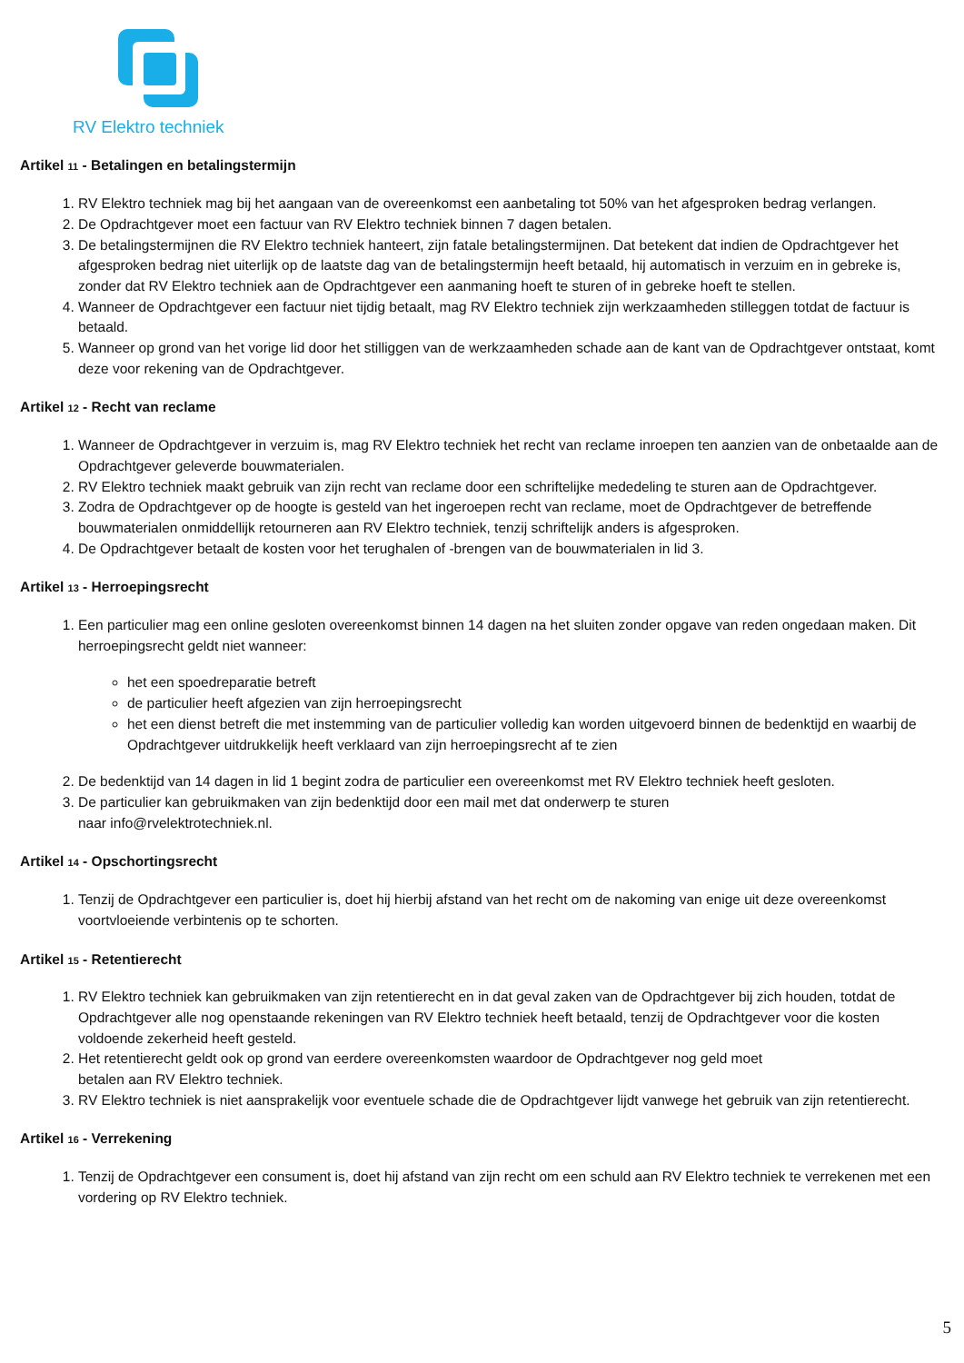RV Elektro techniek
Artikel 11 - Betalingen en betalingstermijn
1. RV Elektro techniek mag bij het aangaan van de overeenkomst een aanbetaling tot 50% van het afgesproken bedrag verlangen.
2. De Opdrachtgever moet een factuur van RV Elektro techniek binnen 7 dagen betalen.
3. De betalingstermijnen die RV Elektro techniek hanteert, zijn fatale betalingstermijnen. Dat betekent dat indien de Opdrachtgever het afgesproken bedrag niet uiterlijk op de laatste dag van de betalingstermijn heeft betaald, hij automatisch in verzuim en in gebreke is, zonder dat RV Elektro techniek aan de Opdrachtgever een aanmaning hoeft te sturen of in gebreke hoeft te stellen.
4. Wanneer de Opdrachtgever een factuur niet tijdig betaalt, mag RV Elektro techniek zijn werkzaamheden stilleggen totdat de factuur is betaald.
5. Wanneer op grond van het vorige lid door het stilliggen van de werkzaamheden schade aan de kant van de Opdrachtgever ontstaat, komt deze voor rekening van de Opdrachtgever.
Artikel 12 - Recht van reclame
1. Wanneer de Opdrachtgever in verzuim is, mag RV Elektro techniek het recht van reclame inroepen ten aanzien van de onbetaalde aan de Opdrachtgever geleverde bouwmaterialen.
2. RV Elektro techniek maakt gebruik van zijn recht van reclame door een schriftelijke mededeling te sturen aan de Opdrachtgever.
3. Zodra de Opdrachtgever op de hoogte is gesteld van het ingeroepen recht van reclame, moet de Opdrachtgever de betreffende bouwmaterialen onmiddellijk retourneren aan RV Elektro techniek, tenzij schriftelijk anders is afgesproken.
4. De Opdrachtgever betaalt de kosten voor het terughalen of -brengen van de bouwmaterialen in lid 3.
Artikel 13 - Herroepingsrecht
1. Een particulier mag een online gesloten overeenkomst binnen 14 dagen na het sluiten zonder opgave van reden ongedaan maken. Dit herroepingsrecht geldt niet wanneer:
het een spoedreparatie betreft
de particulier heeft afgezien van zijn herroepingsrecht
het een dienst betreft die met instemming van de particulier volledig kan worden uitgevoerd binnen de bedenktijd en waarbij de Opdrachtgever uitdrukkelijk heeft verklaard van zijn herroepingsrecht af te zien
2. De bedenktijd van 14 dagen in lid 1 begint zodra de particulier een overeenkomst met RV Elektro techniek heeft gesloten.
3. De particulier kan gebruikmaken van zijn bedenktijd door een mail met dat onderwerp te sturen
naar info@rvelektrotechniek.nl.
Artikel 14 - Opschortingsrecht
1. Tenzij de Opdrachtgever een particulier is, doet hij hierbij afstand van het recht om de nakoming van enige uit deze overeenkomst voortvloeiende verbintenis op te schorten.
Artikel 15 - Retentierecht
1. RV Elektro techniek kan gebruikmaken van zijn retentierecht en in dat geval zaken van de Opdrachtgever bij zich houden, totdat de Opdrachtgever alle nog openstaande rekeningen van RV Elektro techniek heeft betaald, tenzij de Opdrachtgever voor die kosten voldoende zekerheid heeft gesteld.
2. Het retentierecht geldt ook op grond van eerdere overeenkomsten waardoor de Opdrachtgever nog geld moet
betalen aan RV Elektro techniek.
3. RV Elektro techniek is niet aansprakelijk voor eventuele schade die de Opdrachtgever lijdt vanwege het gebruik van zijn retentierecht.
Artikel 16 - Verrekening
1. Tenzij de Opdrachtgever een consument is, doet hij afstand van zijn recht om een schuld aan RV Elektro techniek te verrekenen met een vordering op RV Elektro techniek.
5